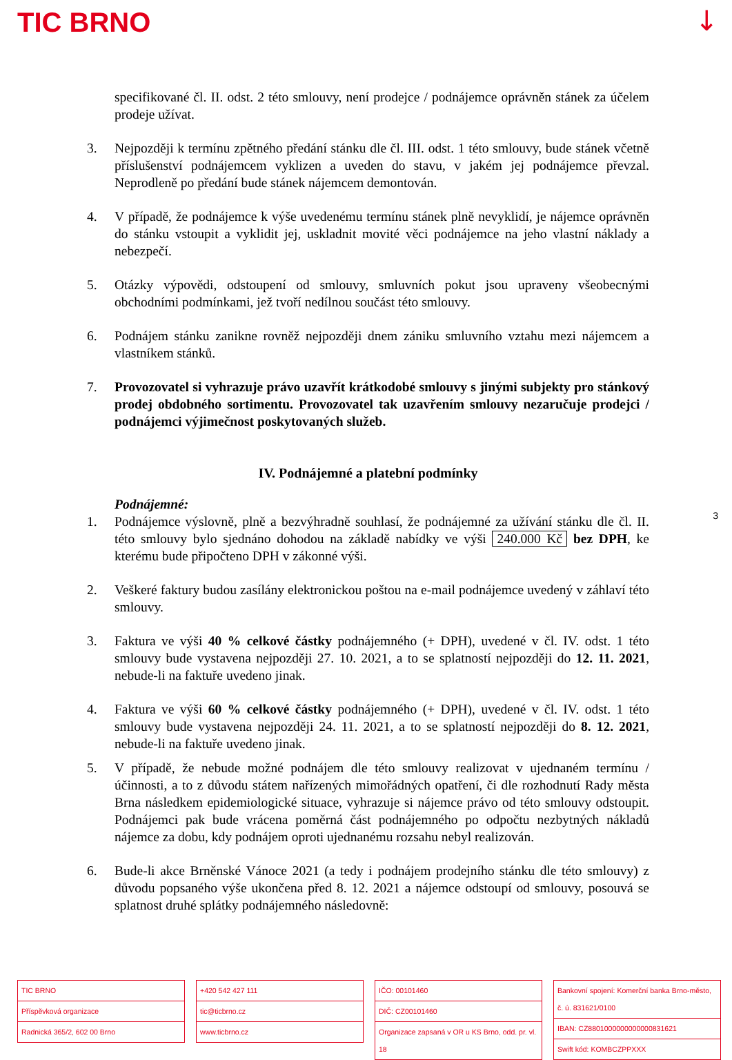TIC BRNO ↓
3
specifikované čl. II. odst. 2 této smlouvy, není prodejce / podnájemce oprávněn stánek za účelem prodeje užívat.
3. Nejpozději k termínu zpětného předání stánku dle čl. III. odst. 1 této smlouvy, bude stánek včetně příslušenství podnájemcem vyklizen a uveden do stavu, v jakém jej podnájemce převzal. Neprodleně po předání bude stánek nájemcem demontován.
4. V případě, že podnájemce k výše uvedenému termínu stánek plně nevyklidí, je nájemce oprávněn do stánku vstoupit a vyklidit jej, uskladnit movité věci podnájemce na jeho vlastní náklady a nebezpečí.
5. Otázky výpovědi, odstoupení od smlouvy, smluvních pokut jsou upraveny všeobecnými obchodními podmínkami, jež tvoří nedílnou součást této smlouvy.
6. Podnájem stánku zanikne rovněž nejpozději dnem zániku smluvního vztahu mezi nájemcem a vlastníkem stánků.
7. Provozovatel si vyhrazuje právo uzavřít krátkodobé smlouvy s jinými subjekty pro stánkový prodej obdobného sortimentu. Provozovatel tak uzavřením smlouvy nezaručuje prodejci / podnájemci výjimečnost poskytovaných služeb.
IV. Podnájemné a platební podmínky
Podnájemné:
1. Podnájemce výslovně, plně a bezvýhradně souhlasí, že podnájemné za užívání stánku dle čl. II. této smlouvy bylo sjednáno dohodou na základě nabídky ve výši 240.000 Kč bez DPH, ke kterému bude připočteno DPH v zákonné výši.
2. Veškeré faktury budou zasílány elektronickou poštou na e-mail podnájemce uvedený v záhlaví této smlouvy.
3. Faktura ve výši 40 % celkové částky podnájemného (+ DPH), uvedené v čl. IV. odst. 1 této smlouvy bude vystavena nejpozději 27. 10. 2021, a to se splatností nejpozději do 12. 11. 2021, nebude-li na faktuře uvedeno jinak.
4. Faktura ve výši 60 % celkové částky podnájemného (+ DPH), uvedené v čl. IV. odst. 1 této smlouvy bude vystavena nejpozději 24. 11. 2021, a to se splatností nejpozději do 8. 12. 2021, nebude-li na faktuře uvedeno jinak.
5. V případě, že nebude možné podnájem dle této smlouvy realizovat v ujednaném termínu / účinnosti, a to z důvodu státem nařízených mimořádných opatření, či dle rozhodnutí Rady města Brna následkem epidemiologické situace, vyhrazuje si nájemce právo od této smlouvy odstoupit. Podnájemci pak bude vrácena poměrná část podnájemného po odpočtu nezbytných nákladů nájemce za dobu, kdy podnájem oproti ujednanému rozsahu nebyl realizován.
6. Bude-li akce Brněnské Vánoce 2021 (a tedy i podnájem prodejního stánku dle této smlouvy) z důvodu popsaného výše ukončena před 8. 12. 2021 a nájemce odstoupí od smlouvy, posouvá se splatnost druhé splátky podnájemného následovně:
TIC BRNO
Příspěvková organizace
Radnická 365/2, 602 00 Brno
+420 542 427 111
tic@ticbrno.cz
www.ticbrno.cz
IČO: 00101460
DIČ: CZ00101460
Organizace zapsaná v OR u KS Brno, odd. pr. vl. 18
Bankovní spojení: Komerční banka Brno-město, č. ú. 831621/0100
IBAN: CZ8801000000000000831621
Swift kód: KOMBCZPPXXX